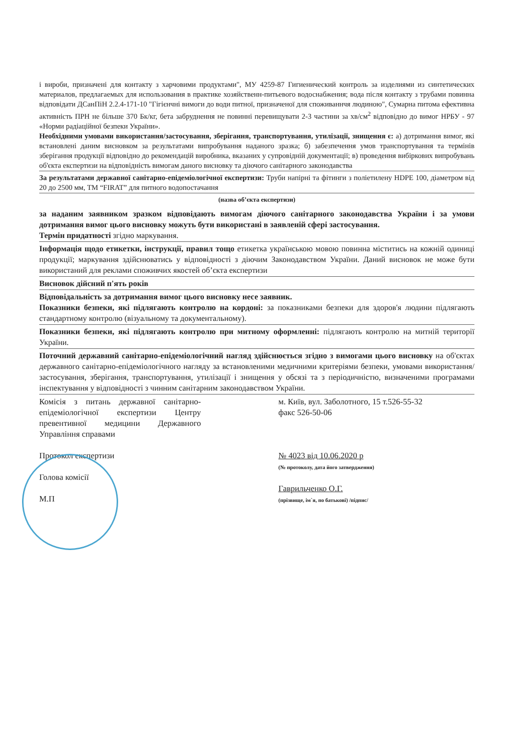і вироби, призначені для контакту з харчовими продуктами", МУ 4259-87 Гигиенический контроль за изделиями из синтетических материалов, предлагаемых для использования в практике хозяйственн-питьевого водоснабжения; вода після контакту з трубами повинна відповідати ДСанПіН 2.2.4-171-10 "Гігієнчні вимоги до води питної, призначеної для споживаннчя людиною", Сумарна питома ефективна активність ПРН не більше 370 Бк/кг, бета забруднення не повинні перевищувати 2-3 частини за хв/см<sup>2</sup> відповідно до вимог НРБУ - 97 «Норми радіаційної безпеки України».
Необхідними умовами використання/застосування, зберігання, транспортування, утилізації, знищення є: а) дотримання вимог, які встановлені даним висновком за результатами випробування наданого зразка; б) забезпечення умов транспортування та термінів зберігання продукції відповідно до рекомендацій виробника, вказаних у супровідній документації; в) проведення вибіркових випробувань об'єкта експертизи на відповідність вимогам даного висновку та діючого санітарного законодавства
За результатами державної санітарно-епідеміологічної експертизи: Труби напірні та фітинги з поліетилену HDPE 100, діаметром від 20 до 2500 мм, ТМ “FIRAT” для питного водопостачання
(назва об’єкта експертизи)
за наданим заявником зразком відповідають вимогам діючого санітарного законодавства України і за умови дотримання вимог цього висновку можуть бути використані в заявленій сфері застосування.
Термін придатності згідно маркування.
Інформація щодо етикетки, інструкції, правил тощо етикетка українською мовою повинна міститись на кожній одиниці продукції; маркування здійснюватись у відповідності з діючим Законодавством України. Даний висновок не може бути використаний для реклами споживчих якостей об’єкта експертизи
Висновок дійсний п'ять років
Відповідальність за дотримання вимог цього висновку несе заявник.
Показники безпеки, які підлягають контролю на кордоні: за показниками безпеки для здоров'я людини підлягають стандартному контролю (візуальному та документальному).
Показники безпеки, які підлягають контролю при митному оформленні: підлягають контролю на митній території України.
Поточний державний санітарно-епідеміологічний нагляд здійснюється згідно з вимогами цього висновку на об'єктах державного санітарно-епідеміологічного нагляду за встановленими медичними критеріями безпеки, умовами використання/застосування, зберігання, транспортування, утилізації і знищення у обсязі та з періодичністю, визначеними програмами інспектування у відповідності з чинним санітарним законодавством України.
Комісія з питань державної санітарно-епідеміологічної експертизи Центру превентивної медицини Державного Управління справами
Протокол експертизи
Голова комісії
М.П
м. Київ, вул. Заболотного, 15 т.526-55-32
факс 526-50-06
№ 4023 від 10.06.2020 р
(№ протоколу, дата його затвердження)
Гаврильченко О.Г.
(прізвище, ім`я, по батькові) /підпис/